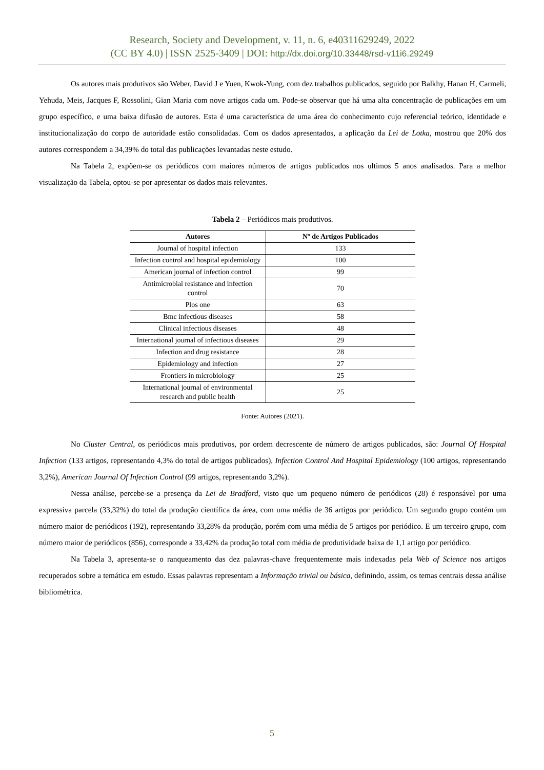Research, Society and Development, v. 11, n. 6, e40311629249, 2022
(CC BY 4.0) | ISSN 2525-3409 | DOI: http://dx.doi.org/10.33448/rsd-v11i6.29249
Os autores mais produtivos são Weber, David J e Yuen, Kwok-Yung, com dez trabalhos publicados, seguido por Balkhy, Hanan H, Carmeli, Yehuda, Meis, Jacques F, Rossolini, Gian Maria com nove artigos cada um. Pode-se observar que há uma alta concentração de publicações em um grupo específico, e uma baixa difusão de autores. Esta é uma característica de uma área do conhecimento cujo referencial teórico, identidade e institucionalização do corpo de autoridade estão consolidadas. Com os dados apresentados, a aplicação da Lei de Lotka, mostrou que 20% dos autores correspondem a 34,39% do total das publicações levantadas neste estudo.
Na Tabela 2, expõem-se os periódicos com maiores números de artigos publicados nos ultimos 5 anos analisados. Para a melhor visualização da Tabela, optou-se por apresentar os dados mais relevantes.
Tabela 2 – Periódicos mais produtivos.
| Autores | Nº de Artigos Publicados |
| --- | --- |
| Journal of hospital infection | 133 |
| Infection control and hospital epidemiology | 100 |
| American journal of infection control | 99 |
| Antimicrobial resistance and infection control | 70 |
| Plos one | 63 |
| Bmc infectious diseases | 58 |
| Clinical infectious diseases | 48 |
| International journal of infectious diseases | 29 |
| Infection and drug resistance | 28 |
| Epidemiology and infection | 27 |
| Frontiers in microbiology | 25 |
| International journal of environmental research and public health | 25 |
Fonte: Autores (2021).
No Cluster Central, os periódicos mais produtivos, por ordem decrescente de número de artigos publicados, são: Journal Of Hospital Infection (133 artigos, representando 4,3% do total de artigos publicados), Infection Control And Hospital Epidemiology (100 artigos, representando 3,2%), American Journal Of Infection Control (99 artigos, representando 3,2%).
Nessa análise, percebe-se a presença da Lei de Bradford, visto que um pequeno número de periódicos (28) é responsável por uma expressiva parcela (33,32%) do total da produção científica da área, com uma média de 36 artigos por periódico. Um segundo grupo contém um número maior de periódicos (192), representando 33,28% da produção, porém com uma média de 5 artigos por periódico. E um terceiro grupo, com número maior de periódicos (856), corresponde a 33,42% da produção total com média de produtividade baixa de 1,1 artigo por periódico.
Na Tabela 3, apresenta-se o ranqueamento das dez palavras-chave frequentemente mais indexadas pela Web of Science nos artigos recuperados sobre a temática em estudo. Essas palavras representam a Informação trivial ou básica, definindo, assim, os temas centrais dessa análise bibliométrica.
5